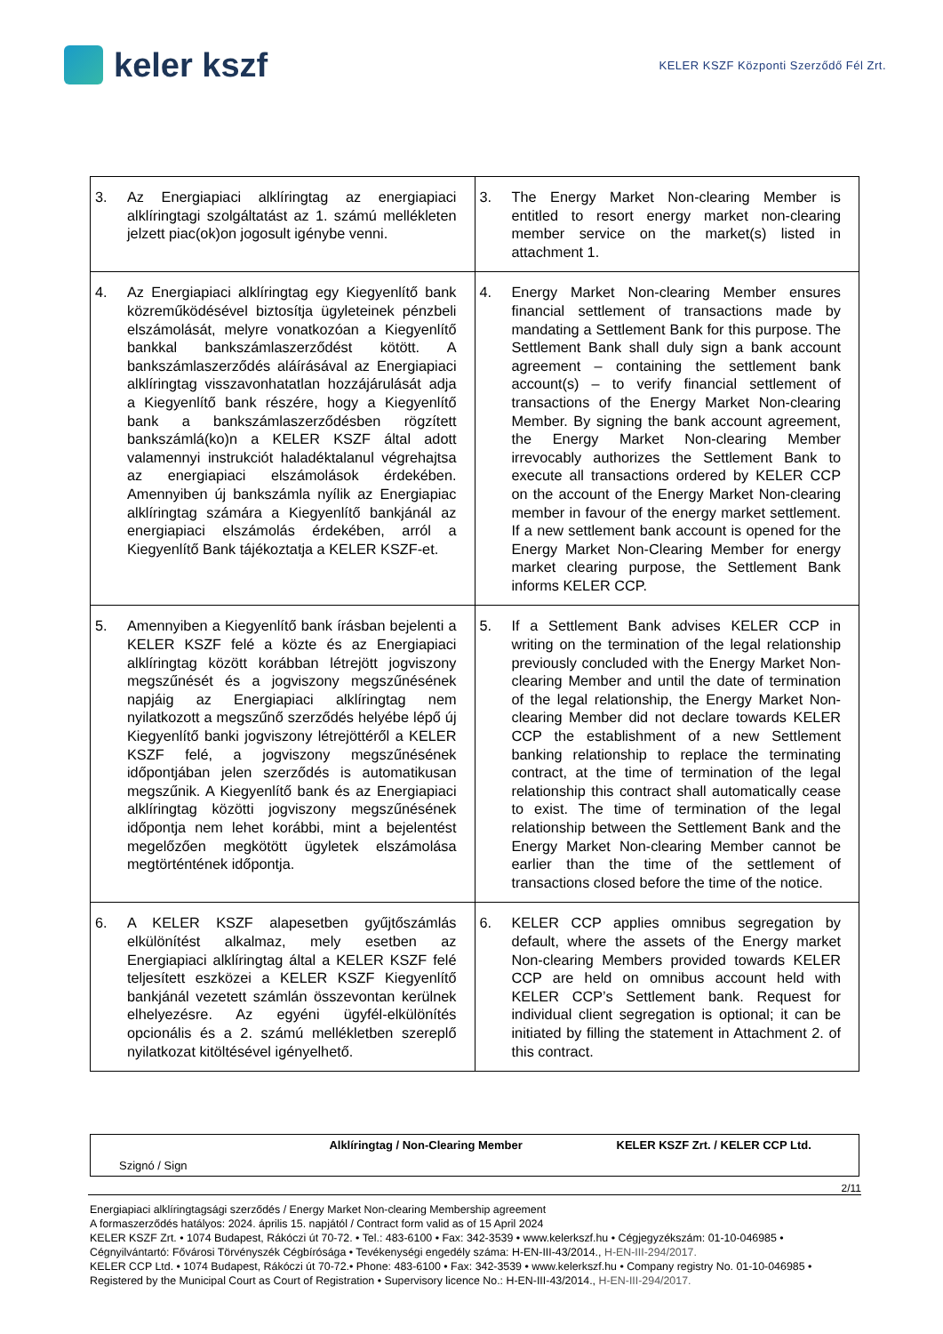keler kszf
KELER KSZF Központi Szerződő Fél Zrt.
| 3. Az Energiapiaci alklíringtag az energiapiaci alklíringtagi szolgáltatást az 1. számú mellékleten jelzett piac(ok)on jogosult igénybe venni. | 3. The Energy Market Non-clearing Member is entitled to resort energy market non-clearing member service on the market(s) listed in attachment 1. |
| 4. Az Energiapiaci alklíringtag egy Kiegyenlítő bank közreműködésével biztosítja ügyleteinek pénzbeli elszámolását, melyre vonatkozóan a Kiegyenlítő bankkal bankszámlaszerződést kötött. A bankszámlaszerződés aláírásával az Energiapiaci alklíringtag visszavonhatatlan hozzájárulását adja a Kiegyenlítő bank részére, hogy a Kiegyenlítő bank a bankszámlaszerződésben rögzített bankszámlá(ko)n a KELER KSZF által adott valamennyi instrukciót haladéktalanul végrehajtsa az energiapiaci elszámolások érdekében. Amennyiben új bankszámla nyílik az Energiapiac alklíringtag számára a Kiegyenlítő bankjánál az energiapiaci elszámolás érdekében, arról a Kiegyenlítő Bank tájékoztatja a KELER KSZF-et. | 4. Energy Market Non-clearing Member ensures financial settlement of transactions made by mandating a Settlement Bank for this purpose. The Settlement Bank shall duly sign a bank account agreement – containing the settlement bank account(s) – to verify financial settlement of transactions of the Energy Market Non-clearing Member. By signing the bank account agreement, the Energy Market Non-clearing Member irrevocably authorizes the Settlement Bank to execute all transactions ordered by KELER CCP on the account of the Energy Market Non-clearing member in favour of the energy market settlement. If a new settlement bank account is opened for the Energy Market Non-Clearing Member for energy market clearing purpose, the Settlement Bank informs KELER CCP. |
| 5. Amennyiben a Kiegyenlítő bank írásban bejelenti a KELER KSZF felé a közte és az Energiapiaci alklíringtag között korábban létrejött jogviszony megszűnését és a jogviszony megszűnésének napjáig az Energiapiaci alklíringtag nem nyilatkozott a megszűnő szerződés helyébe lépő új Kiegyenlítő banki jogviszony létrejöttéről a KELER KSZF felé, a jogviszony megszűnésének időpontjában jelen szerződés is automatikusan megszűnik. A Kiegyenlítő bank és az Energiapiaci alklíringtag közötti jogviszony megszűnésének időpontja nem lehet korábbi, mint a bejelentést megelőzően megkötött ügyletek elszámolása megtörténtének időpontja. | 5. If a Settlement Bank advises KELER CCP in writing on the termination of the legal relationship previously concluded with the Energy Market Non-clearing Member and until the date of termination of the legal relationship, the Energy Market Non-clearing Member did not declare towards KELER CCP the establishment of a new Settlement banking relationship to replace the terminating contract, at the time of termination of the legal relationship this contract shall automatically cease to exist. The time of termination of the legal relationship between the Settlement Bank and the Energy Market Non-clearing Member cannot be earlier than the time of the settlement of transactions closed before the time of the notice. |
| 6. A KELER KSZF alapesetben gyűjtőszámlás elkülönítést alkalmaz, mely esetben az Energiapiaci alklíringtag által a KELER KSZF felé teljesített eszközei a KELER KSZF Kiegyenlítő bankjánál vezetett számlán összevontan kerülnek elhelyezésre. Az egyéni ügyfél-elkülönítés opcionális és a 2. számú mellékletben szereplő nyilatkozat kitöltésével igényelhető. | 6. KELER CCP applies omnibus segregation by default, where the assets of the Energy market Non-clearing Members provided towards KELER CCP are held on omnibus account held with KELER CCP’s Settlement bank. Request for individual client segregation is optional; it can be initiated by filling the statement in Attachment 2. of this contract. |
| | Alklíringtag / Non-Clearing Member | KELER KSZF Zrt. / KELER CCP Ltd. |
| Szignó / Sign | | |
2/11
Energiapiaci alklíringtagsági szerződés / Energy Market Non-clearing Membership agreement
A formaszerződés hatályos: 2024. április 15. napjától / Contract form valid as of 15 April 2024
KELER KSZF Zrt. • 1074 Budapest, Rákóczi út 70-72. • Tel.: 483-6100 • Fax: 342-3539 • www.kelerkszf.hu • Cégjegyzékszám: 01-10-046985 • Cégnyilvántartó: Fővárosi Törvényszék Cégbírósága • Tevékenységi engedély száma: H-EN-III-43/2014., H-EN-III-294/2017.
KELER CCP Ltd. • 1074 Budapest, Rákóczi út 70-72.• Phone: 483-6100 • Fax: 342-3539 • www.kelerkszf.hu • Company registry No. 01-10-046985 • Registered by the Municipal Court as Court of Registration • Supervisory licence No.: H-EN-III-43/2014., H-EN-III-294/2017.